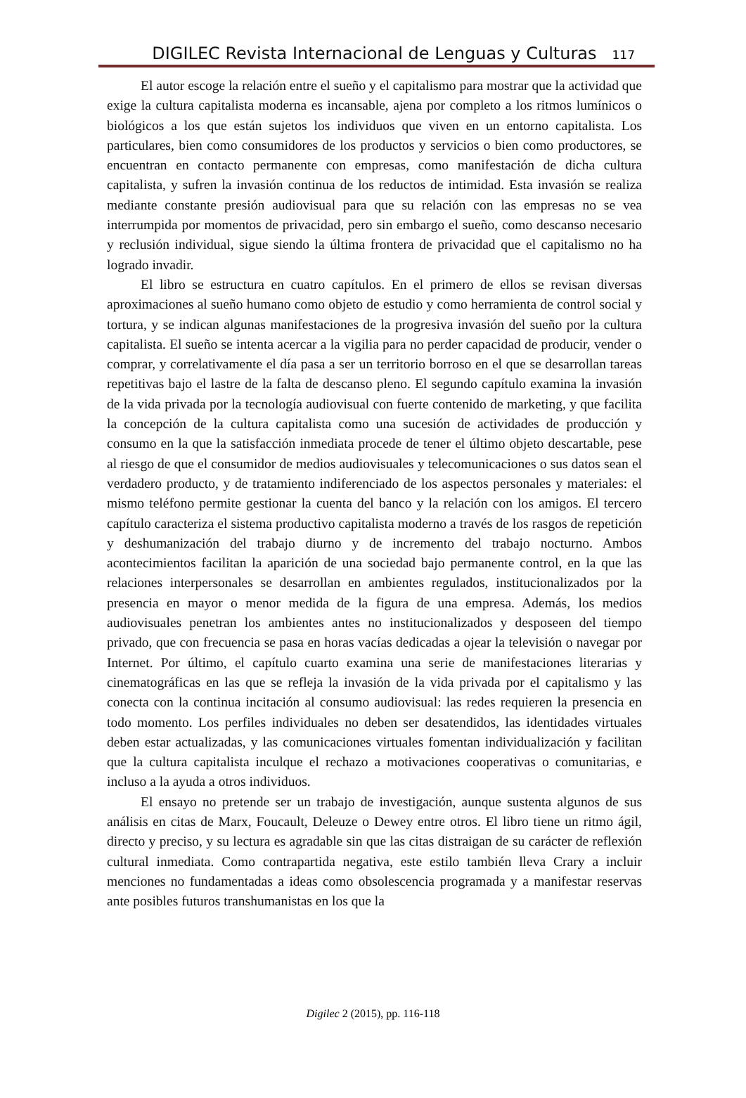DIGILEC Revista Internacional de Lenguas y Culturas 117
El autor escoge la relación entre el sueño y el capitalismo para mostrar que la actividad que exige la cultura capitalista moderna es incansable, ajena por completo a los ritmos lumínicos o biológicos a los que están sujetos los individuos que viven en un entorno capitalista. Los particulares, bien como consumidores de los productos y servicios o bien como productores, se encuentran en contacto permanente con empresas, como manifestación de dicha cultura capitalista, y sufren la invasión continua de los reductos de intimidad. Esta invasión se realiza mediante constante presión audiovisual para que su relación con las empresas no se vea interrumpida por momentos de privacidad, pero sin embargo el sueño, como descanso necesario y reclusión individual, sigue siendo la última frontera de privacidad que el capitalismo no ha logrado invadir.
El libro se estructura en cuatro capítulos. En el primero de ellos se revisan diversas aproximaciones al sueño humano como objeto de estudio y como herramienta de control social y tortura, y se indican algunas manifestaciones de la progresiva invasión del sueño por la cultura capitalista. El sueño se intenta acercar a la vigilia para no perder capacidad de producir, vender o comprar, y correlativamente el día pasa a ser un territorio borroso en el que se desarrollan tareas repetitivas bajo el lastre de la falta de descanso pleno. El segundo capítulo examina la invasión de la vida privada por la tecnología audiovisual con fuerte contenido de marketing, y que facilita la concepción de la cultura capitalista como una sucesión de actividades de producción y consumo en la que la satisfacción inmediata procede de tener el último objeto descartable, pese al riesgo de que el consumidor de medios audiovisuales y telecomunicaciones o sus datos sean el verdadero producto, y de tratamiento indiferenciado de los aspectos personales y materiales: el mismo teléfono permite gestionar la cuenta del banco y la relación con los amigos. El tercero capítulo caracteriza el sistema productivo capitalista moderno a través de los rasgos de repetición y deshumanización del trabajo diurno y de incremento del trabajo nocturno. Ambos acontecimientos facilitan la aparición de una sociedad bajo permanente control, en la que las relaciones interpersonales se desarrollan en ambientes regulados, institucionalizados por la presencia en mayor o menor medida de la figura de una empresa. Además, los medios audiovisuales penetran los ambientes antes no institucionalizados y desposeen del tiempo privado, que con frecuencia se pasa en horas vacías dedicadas a ojear la televisión o navegar por Internet. Por último, el capítulo cuarto examina una serie de manifestaciones literarias y cinematográficas en las que se refleja la invasión de la vida privada por el capitalismo y las conecta con la continua incitación al consumo audiovisual: las redes requieren la presencia en todo momento. Los perfiles individuales no deben ser desatendidos, las identidades virtuales deben estar actualizadas, y las comunicaciones virtuales fomentan individualización y facilitan que la cultura capitalista inculque el rechazo a motivaciones cooperativas o comunitarias, e incluso a la ayuda a otros individuos.
El ensayo no pretende ser un trabajo de investigación, aunque sustenta algunos de sus análisis en citas de Marx, Foucault, Deleuze o Dewey entre otros. El libro tiene un ritmo ágil, directo y preciso, y su lectura es agradable sin que las citas distraigan de su carácter de reflexión cultural inmediata. Como contrapartida negativa, este estilo también lleva Crary a incluir menciones no fundamentadas a ideas como obsolescencia programada y a manifestar reservas ante posibles futuros transhumanistas en los que la
Digilec 2 (2015), pp. 116-118